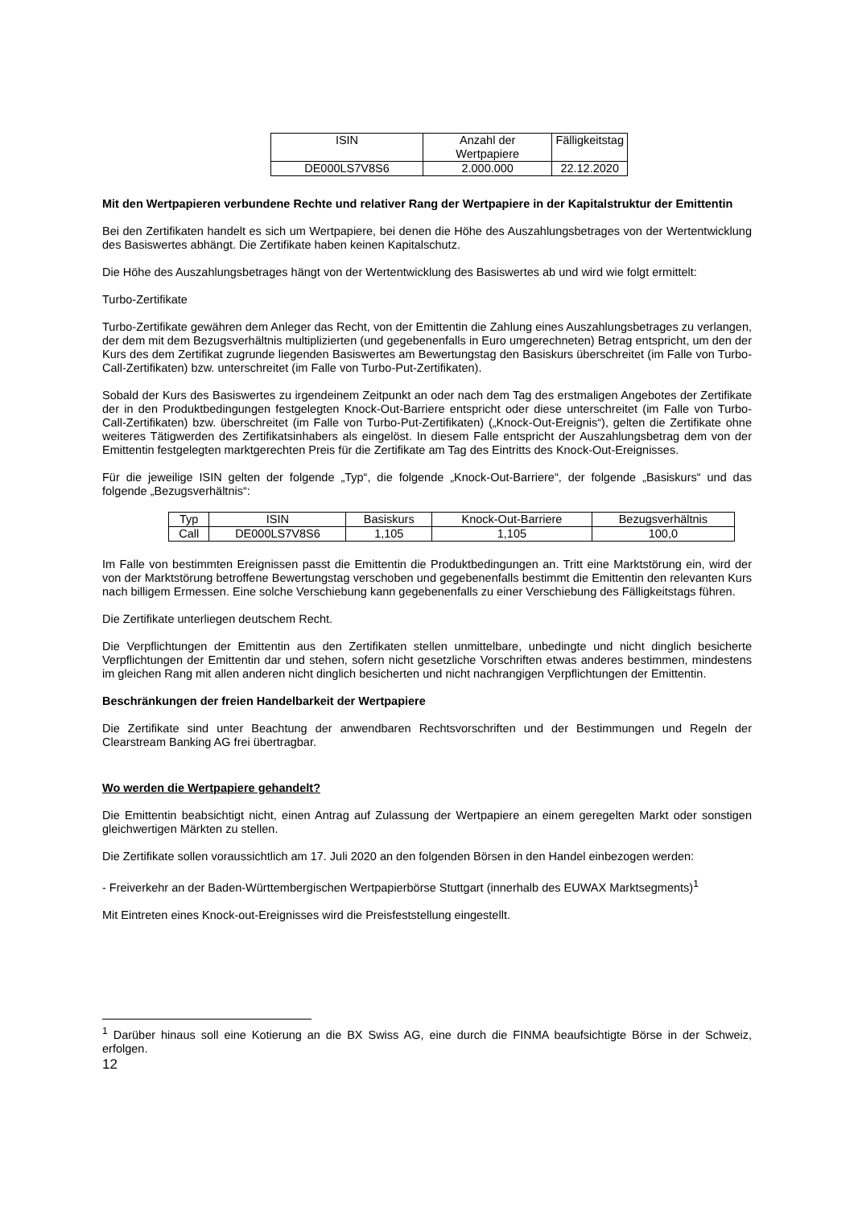| ISIN | Anzahl der Wertpapiere | Fälligkeitstag |
| --- | --- | --- |
| DE000LS7V8S6 | 2.000.000 | 22.12.2020 |
Mit den Wertpapieren verbundene Rechte und relativer Rang der Wertpapiere in der Kapitalstruktur der Emittentin
Bei den Zertifikaten handelt es sich um Wertpapiere, bei denen die Höhe des Auszahlungsbetrages von der Wertentwicklung des Basiswertes abhängt. Die Zertifikate haben keinen Kapitalschutz.
Die Höhe des Auszahlungsbetrages hängt von der Wertentwicklung des Basiswertes ab und wird wie folgt ermittelt:
Turbo-Zertifikate
Turbo-Zertifikate gewähren dem Anleger das Recht, von der Emittentin die Zahlung eines Auszahlungsbetrages zu verlangen, der dem mit dem Bezugsverhältnis multiplizierten (und gegebenenfalls in Euro umgerechneten) Betrag entspricht, um den der Kurs des dem Zertifikat zugrunde liegenden Basiswertes am Bewertungstag den Basiskurs überschreitet (im Falle von Turbo-Call-Zertifikaten) bzw. unterschreitet (im Falle von Turbo-Put-Zertifikaten).
Sobald der Kurs des Basiswertes zu irgendeinem Zeitpunkt an oder nach dem Tag des erstmaligen Angebotes der Zertifikate der in den Produktbedingungen festgelegten Knock-Out-Barriere entspricht oder diese unterschreitet (im Falle von Turbo-Call-Zertifikaten) bzw. überschreitet (im Falle von Turbo-Put-Zertifikaten) („Knock-Out-Ereignis“), gelten die Zertifikate ohne weiteres Tätigwerden des Zertifikatsinhabers als eingelöst. In diesem Falle entspricht der Auszahlungsbetrag dem von der Emittentin festgelegten marktgerechten Preis für die Zertifikate am Tag des Eintritts des Knock-Out-Ereignisses.
Für die jeweilige ISIN gelten der folgende „Typ“, die folgende „Knock-Out-Barriere“, der folgende „Basiskurs“ und das folgende „Bezugsverhältnis“:
| Typ | ISIN | Basiskurs | Knock-Out-Barriere | Bezugsverhältnis |
| --- | --- | --- | --- | --- |
| Call | DE000LS7V8S6 | 1,105 | 1,105 | 100,0 |
Im Falle von bestimmten Ereignissen passt die Emittentin die Produktbedingungen an. Tritt eine Marktstörung ein, wird der von der Marktstörung betroffene Bewertungstag verschoben und gegebenenfalls bestimmt die Emittentin den relevanten Kurs nach billigem Ermessen. Eine solche Verschiebung kann gegebenenfalls zu einer Verschiebung des Fälligkeitstags führen.
Die Zertifikate unterliegen deutschem Recht.
Die Verpflichtungen der Emittentin aus den Zertifikaten stellen unmittelbare, unbedingte und nicht dinglich besicherte Verpflichtungen der Emittentin dar und stehen, sofern nicht gesetzliche Vorschriften etwas anderes bestimmen, mindestens im gleichen Rang mit allen anderen nicht dinglich besicherten und nicht nachrangigen Verpflichtungen der Emittentin.
Beschränkungen der freien Handelbarkeit der Wertpapiere
Die Zertifikate sind unter Beachtung der anwendbaren Rechtsvorschriften und der Bestimmungen und Regeln der Clearstream Banking AG frei übertragbar.
Wo werden die Wertpapiere gehandelt?
Die Emittentin beabsichtigt nicht, einen Antrag auf Zulassung der Wertpapiere an einem geregelten Markt oder sonstigen gleichwertigen Märkten zu stellen.
Die Zertifikate sollen voraussichtlich am 17. Juli 2020 an den folgenden Börsen in den Handel einbezogen werden:
- Freiverkehr an der Baden-Württembergischen Wertpapierbörse Stuttgart (innerhalb des EUWAX Marktsegments)<sup>1</sup>
Mit Eintreten eines Knock-out-Ereignisses wird die Preisfeststellung eingestellt.
<sup>1</sup> Darüber hinaus soll eine Kotierung an die BX Swiss AG, eine durch die FINMA beaufsichtigte Börse in der Schweiz, erfolgen.
12